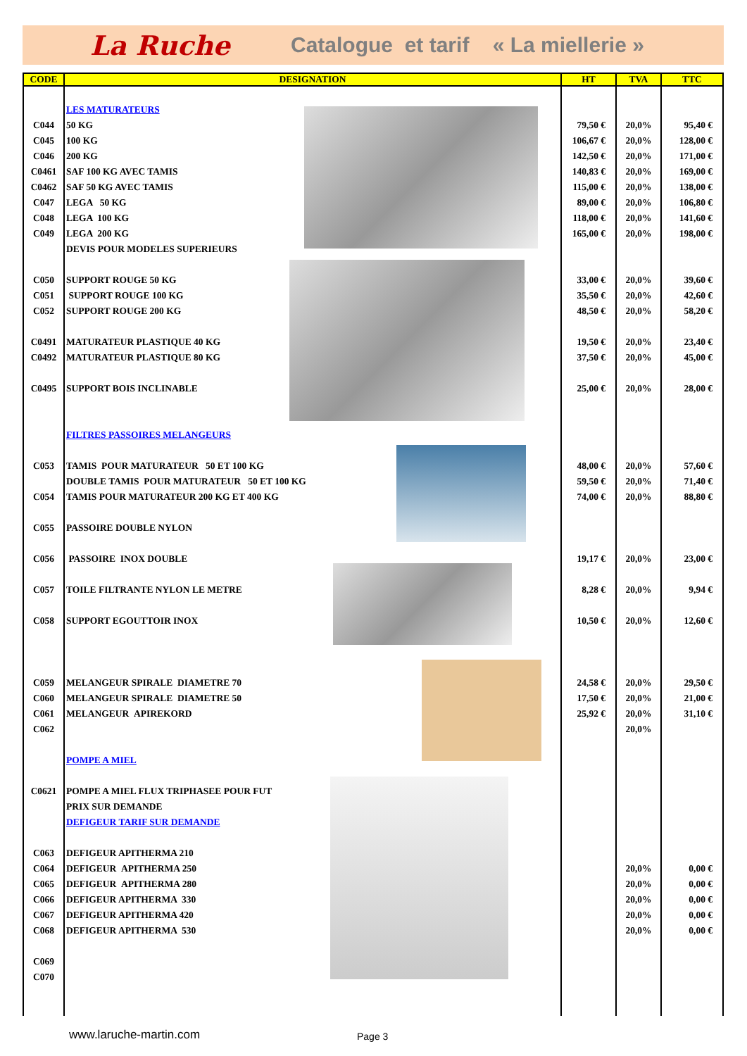La Ruche Catalogue et tarif « La miellerie »
| CODE | DESIGNATION | HT | TVA | TTC |
| --- | --- | --- | --- | --- |
| | LES MATURATEURS | | | |
| C044 | 50 KG | 79,50 € | 20,0% | 95,40 € |
| C045 | 100 KG | 106,67 € | 20,0% | 128,00 € |
| C046 | 200 KG | 142,50 € | 20,0% | 171,00 € |
| C0461 | SAF 100 KG AVEC TAMIS | 140,83 € | 20,0% | 169,00 € |
| C0462 | SAF 50 KG AVEC TAMIS | 115,00 € | 20,0% | 138,00 € |
| C047 | LEGA 50 KG | 89,00 € | 20,0% | 106,80 € |
| C048 | LEGA 100 KG | 118,00 € | 20,0% | 141,60 € |
| C049 | LEGA 200 KG | 165,00 € | 20,0% | 198,00 € |
| | DEVIS POUR MODELES SUPERIEURS | | | |
| C050 | SUPPORT ROUGE 50 KG | 33,00 € | 20,0% | 39,60 € |
| C051 | SUPPORT ROUGE 100 KG | 35,50 € | 20,0% | 42,60 € |
| C052 | SUPPORT ROUGE 200 KG | 48,50 € | 20,0% | 58,20 € |
| C0491 | MATURATEUR PLASTIQUE 40 KG | 19,50 € | 20,0% | 23,40 € |
| C0492 | MATURATEUR PLASTIQUE 80 KG | 37,50 € | 20,0% | 45,00 € |
| C0495 | SUPPORT BOIS INCLINABLE | 25,00 € | 20,0% | 28,00 € |
| | FILTRES PASSOIRES MELANGEURS | | | |
| C053 | TAMIS POUR MATURATEUR 50 ET 100 KG | 48,00 € | 20,0% | 57,60 € |
| | DOUBLE TAMIS POUR MATURATEUR 50 ET 100 KG | 59,50 € | 20,0% | 71,40 € |
| C054 | TAMIS POUR MATURATEUR 200 KG ET 400 KG | 74,00 € | 20,0% | 88,80 € |
| C055 | PASSOIRE DOUBLE NYLON | | | |
| C056 | PASSOIRE INOX DOUBLE | 19,17 € | 20,0% | 23,00 € |
| C057 | TOILE FILTRANTE NYLON LE METRE | 8,28 € | 20,0% | 9,94 € |
| C058 | SUPPORT EGOUTTOIR INOX | 10,50 € | 20,0% | 12,60 € |
| C059 | MELANGEUR SPIRALE DIAMETRE 70 | 24,58 € | 20,0% | 29,50 € |
| C060 | MELANGEUR SPIRALE DIAMETRE 50 | 17,50 € | 20,0% | 21,00 € |
| C061 | MELANGEUR APIREKORD | 25,92 € | 20,0% | 31,10 € |
| C062 | | | 20,0% | |
| | POMPE A MIEL | | | |
| C0621 | POMPE A MIEL FLUX TRIPHASEE POUR FUT | | | |
| | PRIX SUR DEMANDE | | | |
| | DEFIGEUR TARIF SUR DEMANDE | | | |
| C063 | DEFIGEUR APITHERMA 210 | | | |
| C064 | DEFIGEUR APITHERMA 250 | | 20,0% | 0,00 € |
| C065 | DEFIGEUR APITHERMA 280 | | 20,0% | 0,00 € |
| C066 | DEFIGEUR APITHERMA 330 | | 20,0% | 0,00 € |
| C067 | DEFIGEUR APITHERMA 420 | | 20,0% | 0,00 € |
| C068 | DEFIGEUR APITHERMA 530 | | 20,0% | 0,00 € |
| C069 | | | | |
| C070 | | | | |
www.laruche-martin.com Page 3